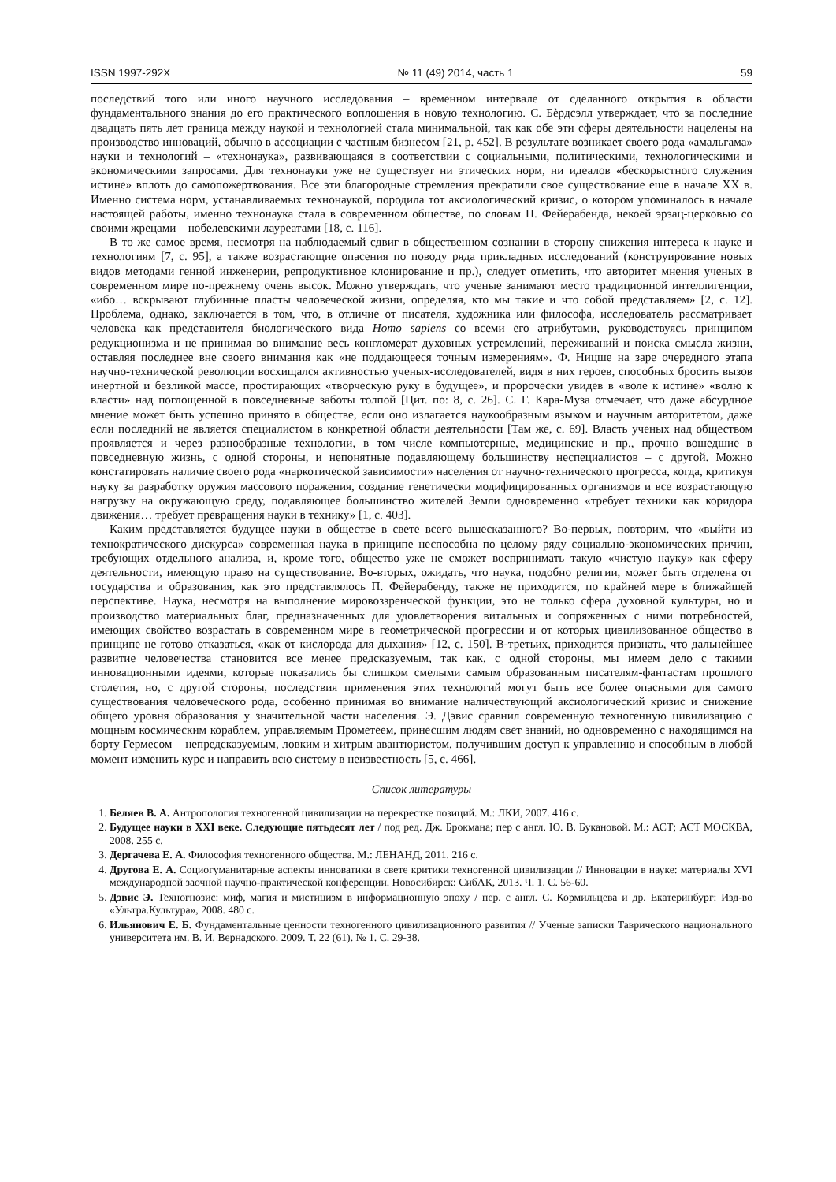ISSN 1997-292X № 11 (49) 2014, часть 1 59
последствий того или иного научного исследования – временном интервале от сделанного открытия в области фундаментального знания до его практического воплощения в новую технологию. С. Бѐрдсэлл утверждает, что за последние двадцать пять лет граница между наукой и технологией стала минимальной, так как обе эти сферы деятельности нацелены на производство инноваций, обычно в ассоциации с частным бизнесом [21, p. 452]. В результате возникает своего рода «амальгама» науки и технологий – «технонаука», развивающаяся в соответствии с социальными, политическими, технологическими и экономическими запросами. Для технонауки уже не существует ни этических норм, ни идеалов «бескорыстного служения истине» вплоть до самопожертвования. Все эти благородные стремления прекратили свое существование еще в начале XX в. Именно система норм, устанавливаемых технонаукой, породила тот аксиологический кризис, о котором упоминалось в начале настоящей работы, именно технонаука стала в современном обществе, по словам П. Фейерабенда, некоей эрзац-церковью со своими жрецами – нобелевскими лауреатами [18, с. 116].
В то же самое время, несмотря на наблюдаемый сдвиг в общественном сознании в сторону снижения интереса к науке и технологиям [7, с. 95], а также возрастающие опасения по поводу ряда прикладных исследований (конструирование новых видов методами генной инженерии, репродуктивное клонирование и пр.), следует отметить, что авторитет мнения ученых в современном мире по-прежнему очень высок. Можно утверждать, что ученые занимают место традиционной интеллигенции, «ибо… вскрывают глубинные пласты человеческой жизни, определяя, кто мы такие и что собой представляем» [2, с. 12]. Проблема, однако, заключается в том, что, в отличие от писателя, художника или философа, исследователь рассматривает человека как представителя биологического вида Homo sapiens со всеми его атрибутами, руководствуясь принципом редукционизма и не принимая во внимание весь конгломерат духовных устремлений, переживаний и поиска смысла жизни, оставляя последнее вне своего внимания как «не поддающееся точным измерениям». Ф. Ницше на заре очередного этапа научно-технической революции восхищался активностью ученых-исследователей, видя в них героев, способных бросить вызов инертной и безликой массе, простирающих «творческую руку в будущее», и пророчески увидев в «воле к истине» «волю к власти» над поглощенной в повседневные заботы толпой [Цит. по: 8, с. 26]. С. Г. Кара-Муза отмечает, что даже абсурдное мнение может быть успешно принято в обществе, если оно излагается наукообразным языком и научным авторитетом, даже если последний не является специалистом в конкретной области деятельности [Там же, с. 69]. Власть ученых над обществом проявляется и через разнообразные технологии, в том числе компьютерные, медицинские и пр., прочно вошедшие в повседневную жизнь, с одной стороны, и непонятные подавляющему большинству неспециалистов – с другой. Можно констатировать наличие своего рода «наркотической зависимости» населения от научно-технического прогресса, когда, критикуя науку за разработку оружия массового поражения, создание генетически модифицированных организмов и все возрастающую нагрузку на окружающую среду, подавляющее большинство жителей Земли одновременно «требует техники как коридора движения… требует превращения науки в технику» [1, с. 403].
Каким представляется будущее науки в обществе в свете всего вышесказанного? Во-первых, повторим, что «выйти из технократического дискурса» современная наука в принципе неспособна по целому ряду социально-экономических причин, требующих отдельного анализа, и, кроме того, общество уже не сможет воспринимать такую «чистую науку» как сферу деятельности, имеющую право на существование. Во-вторых, ожидать, что наука, подобно религии, может быть отделена от государства и образования, как это представлялось П. Фейерабенду, также не приходится, по крайней мере в ближайшей перспективе. Наука, несмотря на выполнение мировоззренческой функции, это не только сфера духовной культуры, но и производство материальных благ, предназначенных для удовлетворения витальных и сопряженных с ними потребностей, имеющих свойство возрастать в современном мире в геометрической прогрессии и от которых цивилизованное общество в принципе не готово отказаться, «как от кислорода для дыхания» [12, с. 150]. В-третьих, приходится признать, что дальнейшее развитие человечества становится все менее предсказуемым, так как, с одной стороны, мы имеем дело с такими инновационными идеями, которые показались бы слишком смелыми самым образованным писателям-фантастам прошлого столетия, но, с другой стороны, последствия применения этих технологий могут быть все более опасными для самого существования человеческого рода, особенно принимая во внимание наличествующий аксиологический кризис и снижение общего уровня образования у значительной части населения. Э. Дэвис сравнил современную техногенную цивилизацию с мощным космическим кораблем, управляемым Прометеем, принесшим людям свет знаний, но одновременно с находящимся на борту Гермесом – непредсказуемым, ловким и хитрым авантюристом, получившим доступ к управлению и способным в любой момент изменить курс и направить всю систему в неизвестность [5, с. 466].
Список литературы
1. Беляев В. А. Антропология техногенной цивилизации на перекрестке позиций. М.: ЛКИ, 2007. 416 с.
2. Будущее науки в XXI веке. Следующие пятьдесят лет / под ред. Дж. Брокмана; пер с англ. Ю. В. Букановой. М.: АСТ; АСТ МОСКВА, 2008. 255 с.
3. Дергачева Е. А. Философия техногенного общества. М.: ЛЕНАНД, 2011. 216 с.
4. Другова Е. А. Социогуманитарные аспекты инноватики в свете критики техногенной цивилизации // Инновации в науке: материалы XVI международной заочной научно-практической конференции. Новосибирск: СибАК, 2013. Ч. 1. С. 56-60.
5. Дэвис Э. Техногнозис: миф, магия и мистицизм в информационную эпоху / пер. с англ. С. Кормильцева и др. Екатеринбург: Изд-во «Ультра.Культура», 2008. 480 с.
6. Ильянович Е. Б. Фундаментальные ценности техногенного цивилизационного развития // Ученые записки Таврического национального университета им. В. И. Вернадского. 2009. Т. 22 (61). № 1. С. 29-38.